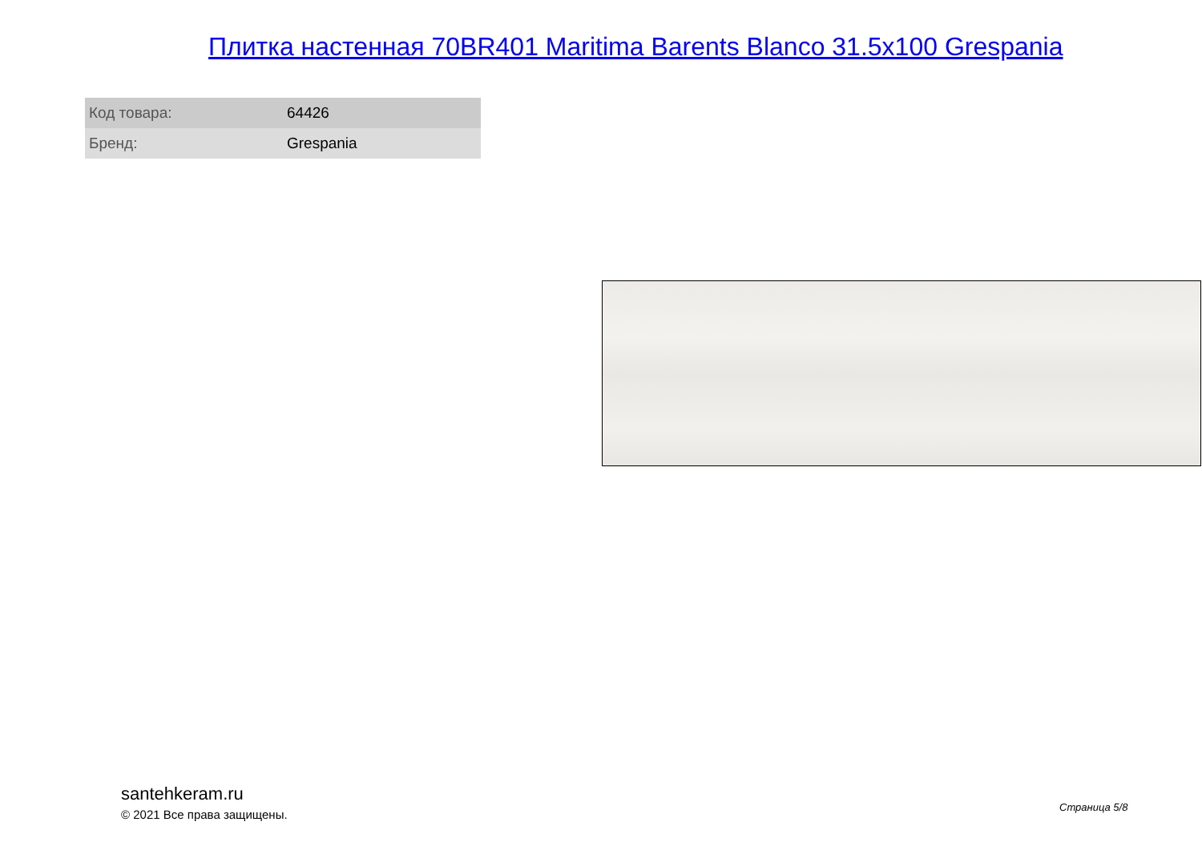Плитка настенная 70BR401 Maritima Barents Blanco 31.5x100 Grespania
| Код товара: | 64426 |
| Бренд: | Grespania |
santehkeram.ru
© 2021 Все права защищены.
Страница 5/8